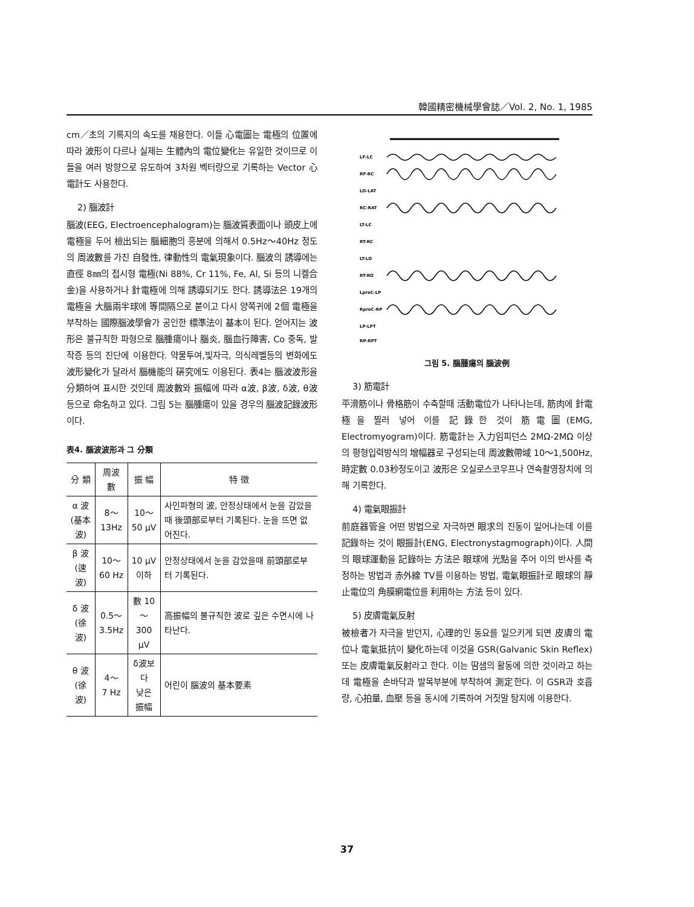韓國精密機械學會誌／Vol. 2, No. 1, 1985
cm／초의 기록지의 속도를 채용한다. 이들 心電圖는 電極의 位置에 따라 波形이 다르나 실제는 生體內의 電位變化는 유일한 것이므로 이들을 여러 방향으로 유도하여 3차원 벡터량으로 기록하는 Vector 心電計도 사용한다.
2) 腦波計
腦波(EEG, Electroencephalogram)는 腦波質表面이나 頭皮上에 電極을 두어 檢出되는 腦細胞의 흥분에 의해서 0.5Hz～40Hz 정도의 周波數를 가진 自發性, 律動性의 電氣現象이다. 腦波의 誘導에는 直徑 8㎜의 접시형 電極(Ni 88%, Cr 11%, Fe, Al, Si 등의 니켈合金)을 사용하거나 針電極에 의해 誘導되기도 한다. 誘導法은 19개의 電極을 大腦兩半球에 等間隔으로 붙이고 다시 양쪽귀에 2個 電極을 부착하는 國際腦波學會가 공인한 標準法이 基本이 된다. 얻어지는 波形은 불규칙한 파형으로 腦腫瘍이나 腦炎, 腦血行障害, Co 중독, 발작증 등의 진단에 이용한다. 약물투여,빛자극, 의식레벨등의 변화에도 波形變化가 달라서 腦機能의 硏究에도 이용된다. 表4는 腦波波形을 分類하여 표시한 것인데 周波數와 振幅에 따라 α波, β波, δ波, θ波 등으로 命名하고 있다. 그림 5는 腦腫瘍이 있을 경우의 腦波記錄波形이다.
表4. 腦波波形과 그 分類
| 分 類 | 周波數 | 振 幅 | 特 徵 |
| --- | --- | --- | --- |
| α 波 (基本波) | 8～ 13Hz | 10～ 50 μV | 사인파형의 波, 안정상태에서 눈을 감았을때 後頭部로부터 기록된다. 눈을 뜨면 없어진다. |
| β 波 (速波) | 10～ 60 Hz | 10 μV 이하 | 안정상태에서 눈을 감았을때 前頭部로부터 기록된다. |
| δ 波 (徐波) | 0.5～ 3.5Hz | 數 10～ 300 μV | 高振幅의 불규칙한 波로 깊은 수면시에 나타난다. |
| θ 波 (徐波) | 4～ 7 Hz | δ波보다 낮은 振幅 | 어린이 腦波의 基本要素 |
LF-LC
RF-RC
LO-LAT
RC-RAT
LT-LC
RT-RC
LT-LO
RT-RO
LpreC-LP
RpreC-RP
LP-LPT
RP-RPT
그림 5. 腦腫瘍의 腦波例
3) 筋電計
平滑筋이나 骨格筋이 수축할때 活動電位가 나타나는데, 筋肉에 針電極을 찔러 넣어 이를 記錄한 것이 筋電圖(EMG, Electromyogram)이다. 筋電計는 入力임피던스 2MΩ-2MΩ 이상의 평형입력방식의 增幅器로 구성되는데 周波數帶域 10～1,500Hz, 時定數 0.03秒정도이고 波形은 오실로스코우프나 연속촬영장치에 의해 기록한다.
4) 電氣眼振計
前庭器管을 어떤 방법으로 자극하면 眼求의 진동이 일어나는데 이를 記錄하는 것이 眼振計(ENG, Electronystagmograph)이다. 人間의 眼球運動을 記錄하는 方法은 眼球에 光點을 주어 이의 반사를 측정하는 방법과 赤外線 TV를 이용하는 방법, 電氣眼振計로 眼球의 靜止電位의 角膜網電位를 利用하는 方法 등이 있다.
5) 皮膚電氣反射
被檢者가 자극을 받던지, 心理的인 동요를 일으키게 되면 皮膚의 電位나 電氣抵抗이 變化하는데 이것을 GSR(Galvanic Skin Reflex) 또는 皮膚電氣反射라고 한다. 이는 땀샘의 활동에 의한 것이라고 하는데 電極을 손바닥과 발목부분에 부착하여 測定한다. 이 GSR과 호흡량, 心拍量, 血壓 등을 동시에 기록하여 거짓말 탐지에 이용한다.
37